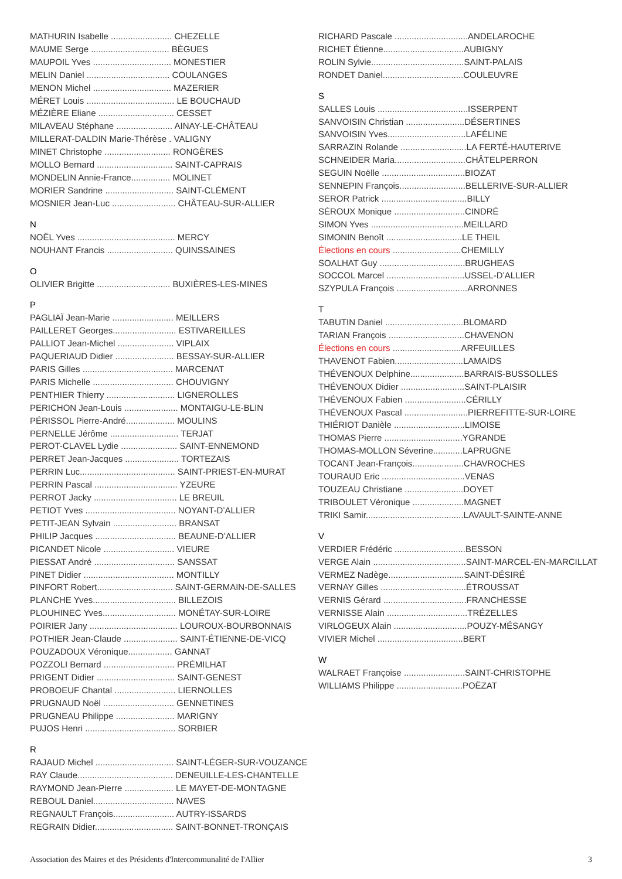MATHURIN Isabelle ......................... CHEZELLE
MAUME Serge ................................ BÈGUES
MAUPOIL Yves ................................ MONESTIER
MELIN Daniel .................................. COULANGES
MENON Michel ................................ MAZERIER
MÉRET Louis .................................... LE BOUCHAUD
MÉZIÈRE Eliane ............................... CESSET
MILAVEAU Stéphane ....................... AINAY-LE-CHÂTEAU
MILLERAT-DALDIN Marie-Thérèse . VALIGNY
MINET Christophe ........................... RONGÈRES
MOLLO Bernard ............................... SAINT-CAPRAIS
MONDELIN Annie-France................ MOLINET
MORIER Sandrine ............................ SAINT-CLÉMENT
MOSNIER Jean-Luc .......................... CHÂTEAU-SUR-ALLIER
N
NOËL Yves ........................................ MERCY
NOUHANT Francis ........................... QUINSSAINES
O
OLIVIER Brigitte .............................. BUXIÈRES-LES-MINES
P
PAGLIAÏ Jean-Marie ......................... MEILLERS
PAILLERET Georges.......................... ESTIVAREILLES
PALLIOT Jean-Michel ....................... VIPLAIX
PAQUERIAUD Didier ........................ BESSAY-SUR-ALLIER
PARIS Gilles ..................................... MARCENAT
PARIS Michelle ................................. CHOUVIGNY
PENTHIER Thierry ............................ LIGNEROLLES
PERICHON Jean-Louis ...................... MONTAIGU-LE-BLIN
PÉRISSOL Pierre-André.................... MOULINS
PERNELLE Jérôme ............................ TERJAT
PEROT-CLAVEL Lydie ....................... SAINT-ENNEMOND
PERRET Jean-Jacques ...................... TORTEZAIS
PERRIN Luc....................................... SAINT-PRIEST-EN-MURAT
PERRIN Pascal .................................. YZEURE
PERROT Jacky .................................. LE BREUIL
PETIOT Yves ..................................... NOYANT-D’ALLIER
PETIT-JEAN Sylvain .......................... BRANSAT
PHILIP Jacques ................................. BEAUNE-D’ALLIER
PICANDET Nicole ............................. VIEURE
PIESSAT André ................................. SANSSAT
PINET Didier ..................................... MONTILLY
PINFORT Robert............................... SAINT-GERMAIN-DE-SALLES
PLANCHE Yves.................................. BILLEZOIS
PLOUHINEC Yves.............................. MONÉTAY-SUR-LOIRE
POIRIER Jany .................................... LOUROUX-BOURBONNAIS
POTHIER Jean-Claude ...................... SAINT-ÉTIENNE-DE-VICQ
POUZADOUX Véronique.................. GANNAT
POZZOLI Bernard ............................. PRÉMILHAT
PRIGENT Didier ................................ SAINT-GENEST
PROBOEUF Chantal ......................... LIERNOLLES
PRUGNAUD Noël ............................. GENNETINES
PRUGNEAU Philippe ........................ MARIGNY
PUJOS Henri ..................................... SORBIER
R
RAJAUD Michel ................................ SAINT-LÉGER-SUR-VOUZANCE
RAY Claude....................................... DENEUILLE-LES-CHANTELLE
RAYMOND Jean-Pierre .................... LE MAYET-DE-MONTAGNE
REBOUL Daniel................................. NAVES
REGNAULT François......................... AUTRY-ISSARDS
REGRAIN Didier................................ SAINT-BONNET-TRONÇAIS
RICHARD Pascale ..............................ANDELAROCHE
RICHET Étienne.................................AUBIGNY
ROLIN Sylvie......................................SAINT-PALAIS
RONDET Daniel.................................COULEUVRE
S
SALLES Louis .....................................ISSERPENT
SANVOISIN Christian ........................DÉSERTINES
SANVOISIN Yves................................LAFÉLINE
SARRAZIN Rolande ...........................LA FERTÉ-HAUTERIVE
SCHNEIDER Maria.............................CHÂTELPERRON
SEGUIN Noëlle ..................................BIOZAT
SENNEPIN François...........................BELLERIVE-SUR-ALLIER
SEROR Patrick ...................................BILLY
SÉROUX Monique .............................CINDRÉ
SIMON Yves ......................................MEILLARD
SIMONIN Benoît ...............................LE THEIL
Élections en cours ............................CHEMILLY
SOALHAT Guy ...................................BRUGHEAS
SOCCOL Marcel ................................USSEL-D’ALLIER
SZYPULA François .............................ARRONNES
T
TABUTIN Daniel ................................BLOMARD
TARIAN François ...............................CHAVENON
Élections en cours ............................ARFEUILLES
THAVENOT Fabien............................LAMAIDS
THÉVENOUX Delphine......................BARRAIS-BUSSOLLES
THÉVENOUX Didier ..........................SAINT-PLAISIR
THÉVENOUX Fabien .........................CÉRILLY
THÉVENOUX Pascal ..........................PIERREFITTE-SUR-LOIRE
THIÉRIOT Danièle .............................LIMOISE
THOMAS Pierre ................................YGRANDE
THOMAS-MOLLON Séverine............LAPRUGNE
TOCANT Jean-François.....................CHAVROCHES
TOURAUD Eric ..................................VENAS
TOUZEAU Christiane ........................DOYET
TRIBOULET Véronique .....................MAGNET
TRIKI Samir........................................LAVAULT-SAINTE-ANNE
V
VERDIER Frédéric .............................BESSON
VERGE Alain ......................................SAINT-MARCEL-EN-MARCILLAT
VERMEZ Nadège...............................SAINT-DÉSIRÉ
VERNAY Gilles ...................................ÉTROUSSAT
VERNIS Gérard ..................................FRANCHESSE
VERNISSE Alain .................................TRÉZELLES
VIRLOGEUX Alain ..............................POUZY-MÉSANGY
VIVIER Michel ...................................BERT
W
WALRAET Françoise .........................SAINT-CHRISTOPHE
WILLIAMS Philippe ...........................POËZAT
Association des Maires et des Présidents d'Intercommunalité de l'Allier 3